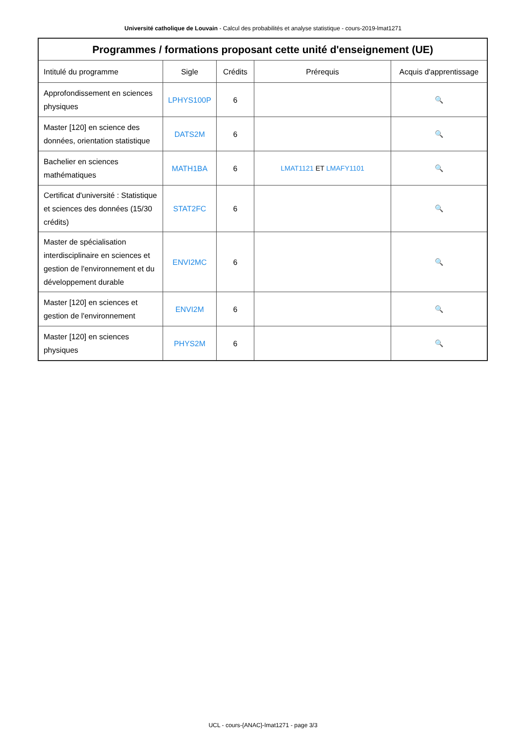Université catholique de Louvain - Calcul des probabilités et analyse statistique - cours-2019-lmat1271
| Programmes / formations proposant cette unité d'enseignement (UE) | | | | |
| --- | --- | --- | --- | --- |
| Intitulé du programme | Sigle | Crédits | Prérequis | Acquis d'apprentissage |
| Approfondissement en sciences physiques | LPHYS100P | 6 | | 🔍 |
| Master [120] en science des données, orientation statistique | DATS2M | 6 | | 🔍 |
| Bachelier en sciences mathématiques | MATH1BA | 6 | LMAT1121 ET LMAFY1101 | 🔍 |
| Certificat d'université : Statistique et sciences des données (15/30 crédits) | STAT2FC | 6 | | 🔍 |
| Master de spécialisation interdisciplinaire en sciences et gestion de l'environnement et du développement durable | ENVI2MC | 6 | | 🔍 |
| Master [120] en sciences et gestion de l'environnement | ENVI2M | 6 | | 🔍 |
| Master [120] en sciences physiques | PHYS2M | 6 | | 🔍 |
UCL - cours-{ANAC}-lmat1271 - page 3/3